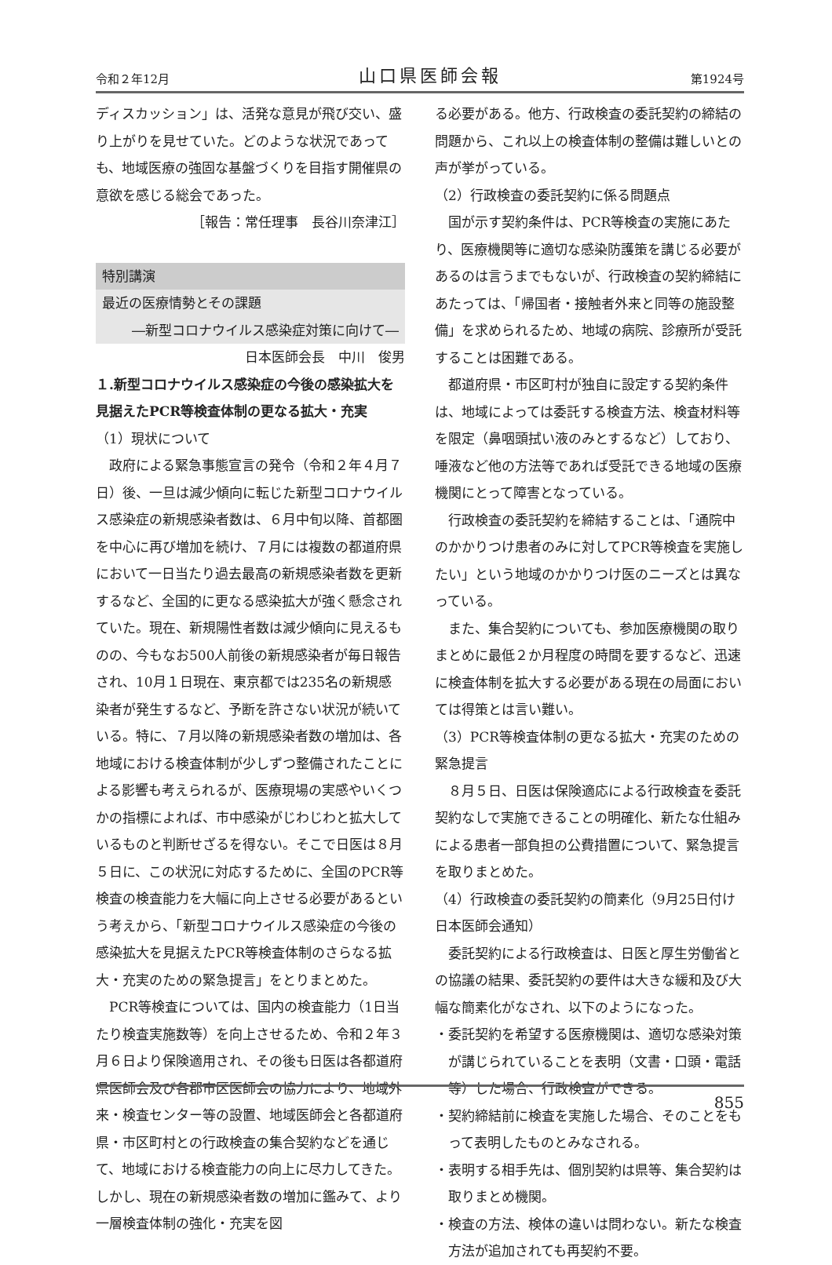令和２年12月 山口県医師会報 第1924号
ディスカッション」は、活発な意見が飛び交い、盛り上がりを見せていた。どのような状況であっても、地域医療の強固な基盤づくりを目指す開催県の意欲を感じる総会であった。
［報告：常任理事　長谷川奈津江］
特別講演
最近の医療情勢とその課題
―新型コロナウイルス感染症対策に向けて―
日本医師会長　中川　俊男
１.新型コロナウイルス感染症の今後の感染拡大を見据えたPCR等検査体制の更なる拡大・充実
（1）現状について
政府による緊急事態宣言の発令（令和２年４月７日）後、一旦は減少傾向に転じた新型コロナウイルス感染症の新規感染者数は、６月中旬以降、首都圏を中心に再び増加を続け、７月には複数の都道府県において一日当たり過去最高の新規感染者数を更新するなど、全国的に更なる感染拡大が強く懸念されていた。現在、新規陽性者数は減少傾向に見えるものの、今もなお500人前後の新規感染者が毎日報告され、10月１日現在、東京都では235名の新規感染者が発生するなど、予断を許さない状況が続いている。特に、７月以降の新規感染者数の増加は、各地域における検査体制が少しずつ整備されたことによる影響も考えられるが、医療現場の実感やいくつかの指標によれば、市中感染がじわじわと拡大しているものと判断せざるを得ない。そこで日医は８月５日に、この状況に対応するために、全国のPCR等検査の検査能力を大幅に向上させる必要があるという考えから、「新型コロナウイルス感染症の今後の感染拡大を見据えたPCR等検査体制のさらなる拡大・充実のための緊急提言」をとりまとめた。
PCR等検査については、国内の検査能力（1日当たり検査実施数等）を向上させるため、令和２年３月６日より保険適用され、その後も日医は各都道府県医師会及び各郡市区医師会の協力により、地域外来・検査センター等の設置、地域医師会と各都道府県・市区町村との行政検査の集合契約などを通じて、地域における検査能力の向上に尽力してきた。しかし、現在の新規感染者数の増加に鑑みて、より一層検査体制の強化・充実を図
る必要がある。他方、行政検査の委託契約の締結の問題から、これ以上の検査体制の整備は難しいとの声が挙がっている。
（2）行政検査の委託契約に係る問題点
国が示す契約条件は、PCR等検査の実施にあたり、医療機関等に適切な感染防護策を講じる必要があるのは言うまでもないが、行政検査の契約締結にあたっては、「帰国者・接触者外来と同等の施設整備」を求められるため、地域の病院、診療所が受託することは困難である。
都道府県・市区町村が独自に設定する契約条件は、地域によっては委託する検査方法、検査材料等を限定（鼻咽頭拭い液のみとするなど）しており、唾液など他の方法等であれば受託できる地域の医療機関にとって障害となっている。
行政検査の委託契約を締結することは、「通院中のかかりつけ患者のみに対してPCR等検査を実施したい」という地域のかかりつけ医のニーズとは異なっている。
また、集合契約についても、参加医療機関の取りまとめに最低２か月程度の時間を要するなど、迅速に検査体制を拡大する必要がある現在の局面においては得策とは言い難い。
（3）PCR等検査体制の更なる拡大・充実のための緊急提言
８月５日、日医は保険適応による行政検査を委託契約なしで実施できることの明確化、新たな仕組みによる患者一部負担の公費措置について、緊急提言を取りまとめた。
（4）行政検査の委託契約の簡素化（9月25日付け日本医師会通知）
委託契約による行政検査は、日医と厚生労働省との協議の結果、委託契約の要件は大きな緩和及び大幅な簡素化がなされ、以下のようになった。
・委託契約を希望する医療機関は、適切な感染対策が講じられていることを表明（文書・口頭・電話等）した場合、行政検査ができる。
・契約締結前に検査を実施した場合、そのことをもって表明したものとみなされる。
・表明する相手先は、個別契約は県等、集合契約は取りまとめ機関。
・検査の方法、検体の違いは問わない。新たな検査方法が追加されても再契約不要。
855